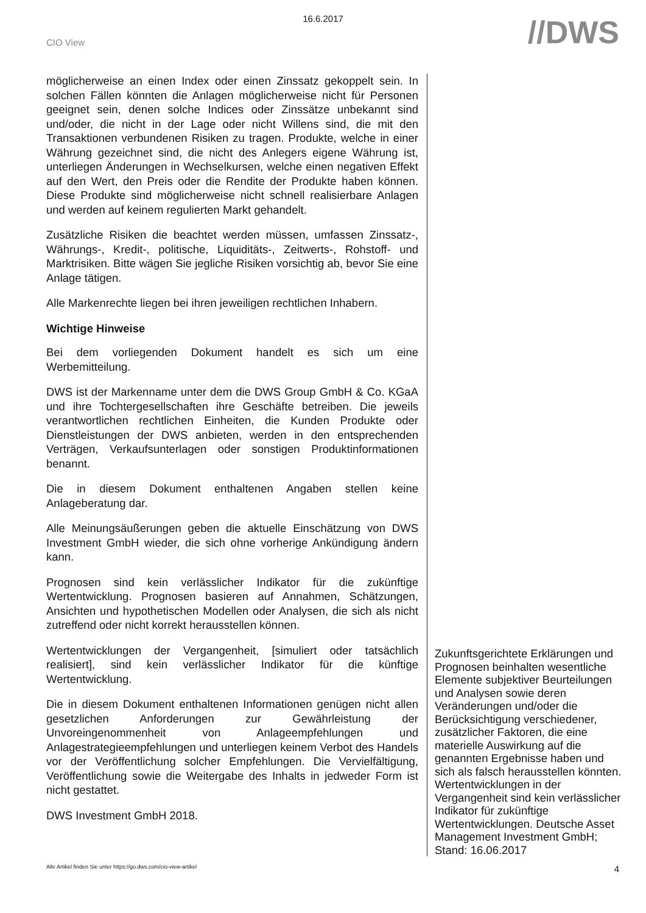16.6.2017
CIO View
//DWS
möglicherweise an einen Index oder einen Zinssatz gekoppelt sein. In solchen Fällen könnten die Anlagen möglicherweise nicht für Personen geeignet sein, denen solche Indices oder Zinssätze unbekannt sind und/oder, die nicht in der Lage oder nicht Willens sind, die mit den Transaktionen verbundenen Risiken zu tragen. Produkte, welche in einer Währung gezeichnet sind, die nicht des Anlegers eigene Währung ist, unterliegen Änderungen in Wechselkursen, welche einen negativen Effekt auf den Wert, den Preis oder die Rendite der Produkte haben können. Diese Produkte sind möglicherweise nicht schnell realisierbare Anlagen und werden auf keinem regulierten Markt gehandelt.
Zusätzliche Risiken die beachtet werden müssen, umfassen Zinssatz-, Währungs-, Kredit-, politische, Liquiditäts-, Zeitwerts-, Rohstoff- und Marktrisiken. Bitte wägen Sie jegliche Risiken vorsichtig ab, bevor Sie eine Anlage tätigen.
Alle Markenrechte liegen bei ihren jeweiligen rechtlichen Inhabern.
Wichtige Hinweise
Bei dem vorliegenden Dokument handelt es sich um eine Werbemitteilung.
DWS ist der Markenname unter dem die DWS Group GmbH & Co. KGaA und ihre Tochtergesellschaften ihre Geschäfte betreiben. Die jeweils verantwortlichen rechtlichen Einheiten, die Kunden Produkte oder Dienstleistungen der DWS anbieten, werden in den entsprechenden Verträgen, Verkaufsunterlagen oder sonstigen Produktinformationen benannt.
Die in diesem Dokument enthaltenen Angaben stellen keine Anlageberatung dar.
Alle Meinungsäußerungen geben die aktuelle Einschätzung von DWS Investment GmbH wieder, die sich ohne vorherige Ankündigung ändern kann.
Prognosen sind kein verlässlicher Indikator für die zukünftige Wertentwicklung. Prognosen basieren auf Annahmen, Schätzungen, Ansichten und hypothetischen Modellen oder Analysen, die sich als nicht zutreffend oder nicht korrekt herausstellen können.
Wertentwicklungen der Vergangenheit, [simuliert oder tatsächlich realisiert], sind kein verlässlicher Indikator für die künftige Wertentwicklung.
Die in diesem Dokument enthaltenen Informationen genügen nicht allen gesetzlichen Anforderungen zur Gewährleistung der Unvoreingenommenheit von Anlageempfehlungen und Anlagestrategieempfehlungen und unterliegen keinem Verbot des Handels vor der Veröffentlichung solcher Empfehlungen. Die Vervielfältigung, Veröffentlichung sowie die Weitergabe des Inhalts in jedweder Form ist nicht gestattet.
DWS Investment GmbH 2018.
Zukunftsgerichtete Erklärungen und Prognosen beinhalten wesentliche Elemente subjektiver Beurteilungen und Analysen sowie deren Veränderungen und/oder die Berücksichtigung verschiedener, zusätzlicher Faktoren, die eine materielle Auswirkung auf die genannten Ergebnisse haben und sich als falsch herausstellen könnten. Wertentwicklungen in der Vergangenheit sind kein verlässlicher Indikator für zukünftige Wertentwicklungen. Deutsche Asset Management Investment GmbH; Stand: 16.06.2017
Alle Artikel finden Sie unter https://go.dws.com/cio-view-artikel 4